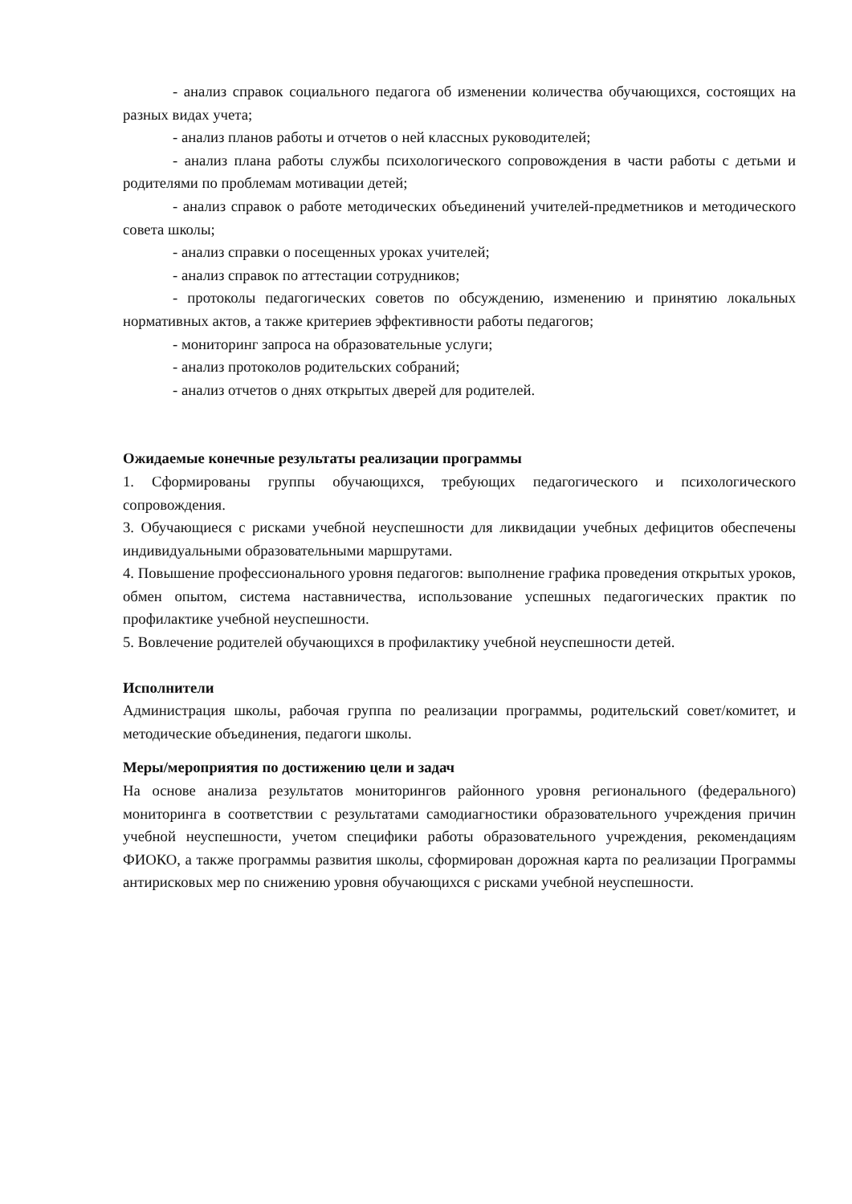- анализ справок социального педагога об изменении количества обучающихся, состоящих на разных видах учета;
- анализ планов работы и отчетов о ней классных руководителей;
- анализ плана работы службы психологического сопровождения в части работы с детьми и родителями по проблемам мотивации детей;
- анализ справок о работе методических объединений учителей-предметников и методического совета школы;
- анализ справки о посещенных уроках учителей;
- анализ справок по аттестации сотрудников;
- протоколы педагогических советов по обсуждению, изменению и принятию локальных нормативных актов, а также критериев эффективности работы педагогов;
- мониторинг запроса на образовательные услуги;
- анализ протоколов родительских собраний;
- анализ отчетов о днях открытых дверей для родителей.
Ожидаемые конечные результаты реализации программы
1. Сформированы группы обучающихся, требующих педагогического и психологического сопровождения.
3. Обучающиеся с рисками учебной неуспешности для ликвидации учебных дефицитов обеспечены индивидуальными образовательными маршрутами.
4. Повышение профессионального уровня педагогов: выполнение графика проведения открытых уроков, обмен опытом, система наставничества, использование успешных педагогических практик по профилактике учебной неуспешности.
5. Вовлечение родителей обучающихся в профилактику учебной неуспешности детей.
Исполнители
Администрация школы, рабочая группа по реализации программы, родительский совет/комитет, и методические объединения, педагоги школы.
Меры/мероприятия по достижению цели и задач
На основе анализа результатов мониторингов районного уровня регионального (федерального) мониторинга в соответствии с результатами самодиагностики образовательного учреждения причин учебной неуспешности, учетом специфики работы образовательного учреждения, рекомендациям ФИОКО, а также программы развития школы, сформирован дорожная карта по реализации Программы антирисковых мер по снижению уровня обучающихся с рисками учебной неуспешности.